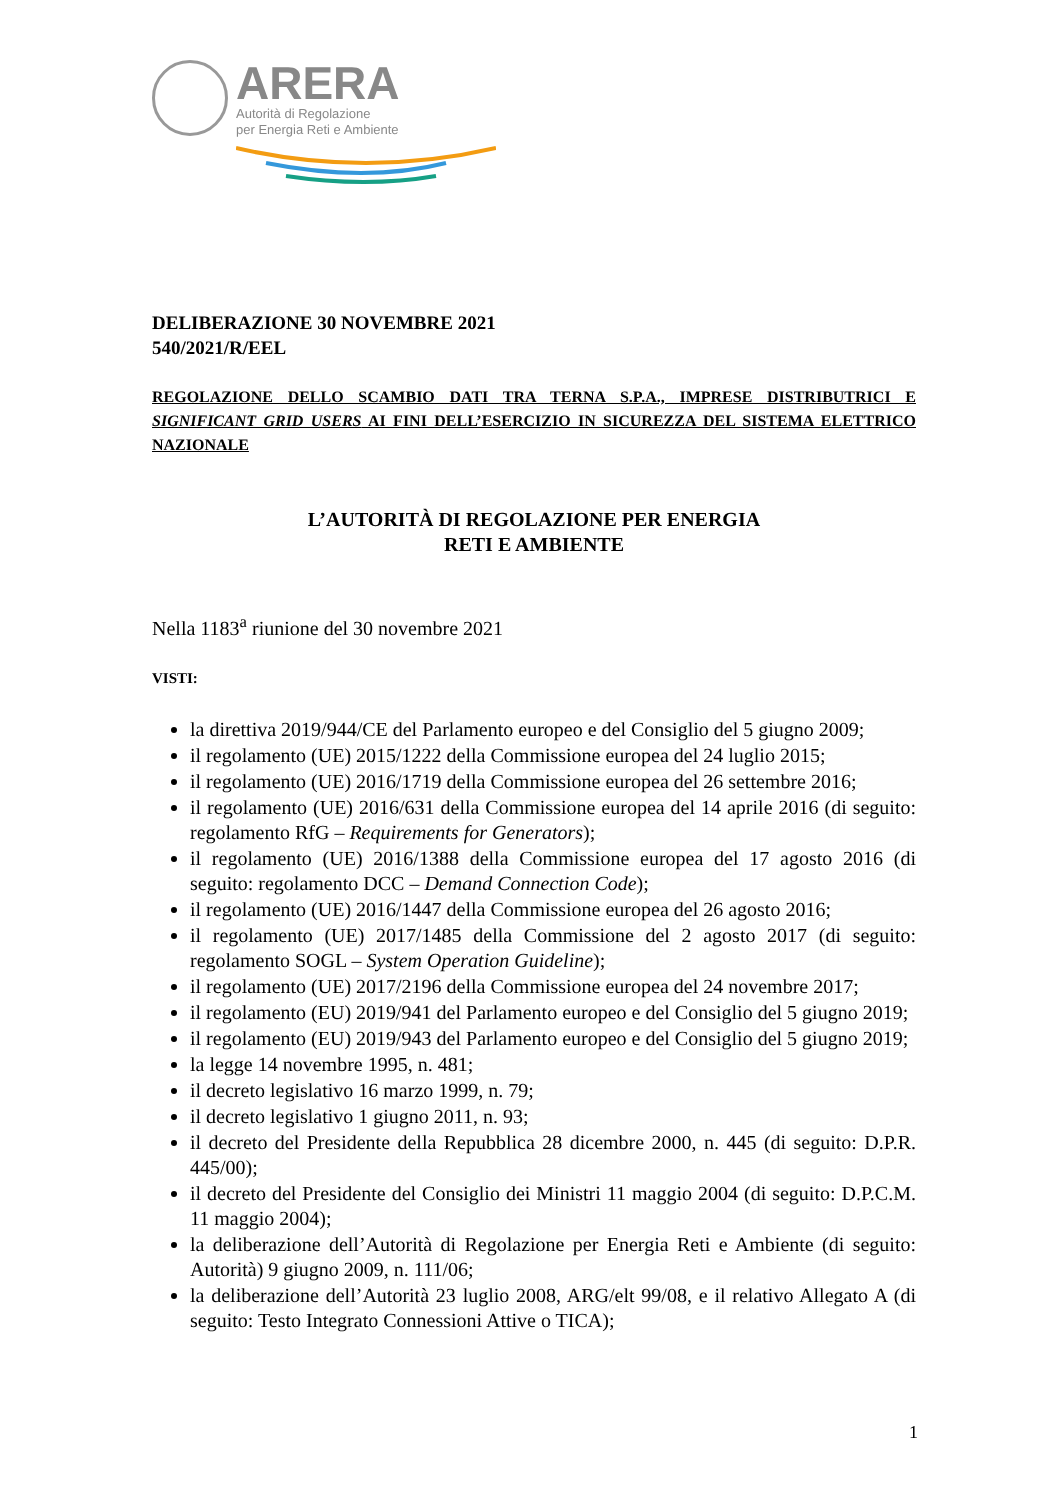ARERA
Autorità di Regolazione
per Energia Reti e Ambiente
DELIBERAZIONE 30 NOVEMBRE 2021
540/2021/R/EEL
REGOLAZIONE DELLO SCAMBIO DATI TRA TERNA S.P.A., IMPRESE DISTRIBUTRICI E SIGNIFICANT GRID USERS AI FINI DELL’ESERCIZIO IN SICUREZZA DEL SISTEMA ELETTRICO NAZIONALE
L’AUTORITÀ DI REGOLAZIONE PER ENERGIA
RETI E AMBIENTE
Nella 1183<sup>a</sup> riunione del 30 novembre 2021
VISTI:
la direttiva 2019/944/CE del Parlamento europeo e del Consiglio del 5 giugno 2009;
il regolamento (UE) 2015/1222 della Commissione europea del 24 luglio 2015;
il regolamento (UE) 2016/1719 della Commissione europea del 26 settembre 2016;
il regolamento (UE) 2016/631 della Commissione europea del 14 aprile 2016 (di seguito: regolamento RfG – Requirements for Generators);
il regolamento (UE) 2016/1388 della Commissione europea del 17 agosto 2016 (di seguito: regolamento DCC – Demand Connection Code);
il regolamento (UE) 2016/1447 della Commissione europea del 26 agosto 2016;
il regolamento (UE) 2017/1485 della Commissione del 2 agosto 2017 (di seguito: regolamento SOGL – System Operation Guideline);
il regolamento (UE) 2017/2196 della Commissione europea del 24 novembre 2017;
il regolamento (EU) 2019/941 del Parlamento europeo e del Consiglio del 5 giugno 2019;
il regolamento (EU) 2019/943 del Parlamento europeo e del Consiglio del 5 giugno 2019;
la legge 14 novembre 1995, n. 481;
il decreto legislativo 16 marzo 1999, n. 79;
il decreto legislativo 1 giugno 2011, n. 93;
il decreto del Presidente della Repubblica 28 dicembre 2000, n. 445 (di seguito: D.P.R. 445/00);
il decreto del Presidente del Consiglio dei Ministri 11 maggio 2004 (di seguito: D.P.C.M. 11 maggio 2004);
la deliberazione dell’Autorità di Regolazione per Energia Reti e Ambiente (di seguito: Autorità) 9 giugno 2009, n. 111/06;
la deliberazione dell’Autorità 23 luglio 2008, ARG/elt 99/08, e il relativo Allegato A (di seguito: Testo Integrato Connessioni Attive o TICA);
1